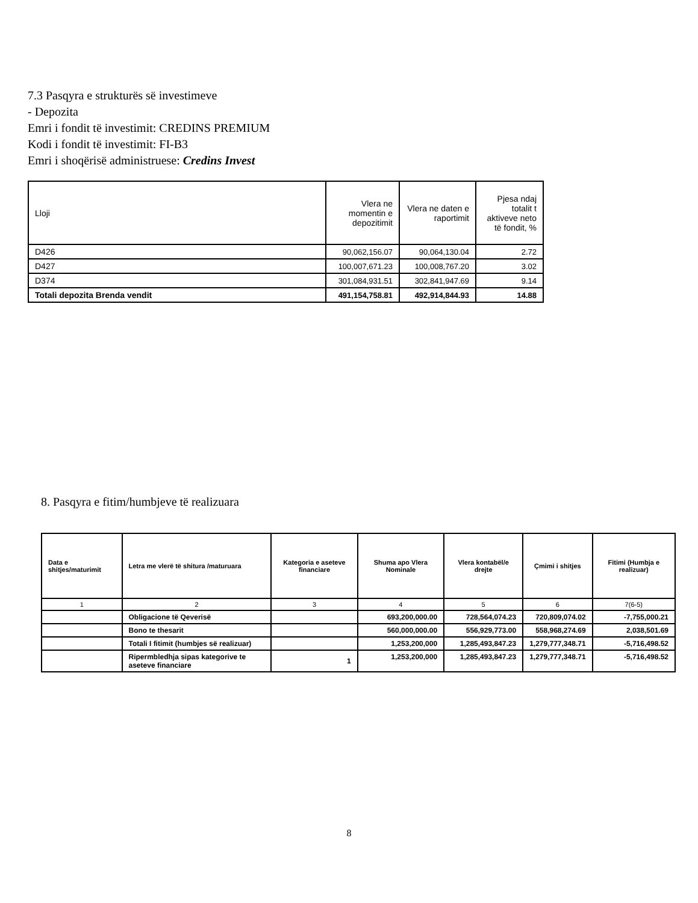7.3 Pasqyra e strukturës së investimeve
- Depozita
Emri i fondit të investimit: CREDINS PREMIUM
Kodi i fondit të investimit: FI-B3
Emri i shoqërisë administruese: Credins Invest
| Lloji | Vlera ne momentin e depozitimit | Vlera ne daten e raportimit | Pjesa ndaj totalit t aktiveve neto të fondit, % |
| --- | --- | --- | --- |
| D426 | 90,062,156.07 | 90,064,130.04 | 2.72 |
| D427 | 100,007,671.23 | 100,008,767.20 | 3.02 |
| D374 | 301,084,931.51 | 302,841,947.69 | 9.14 |
| Totali depozita Brenda vendit | 491,154,758.81 | 492,914,844.93 | 14.88 |
8. Pasqyra e fitim/humbjeve të realizuara
| Data e shitjes/maturimit | Letra me vlerë të shitura /maturuara | Kategoria e aseteve financiare | Shuma apo Vlera Nominale | Vlera kontabël/e drejte | Çmimi i shitjes | Fitimi (Humbja e realizuar) |
| --- | --- | --- | --- | --- | --- | --- |
| 1 | 2 | 3 | 4 | 5 | 6 | 7(6-5) |
| | Obligacione të Qeverisë | | 693,200,000.00 | 728,564,074.23 | 720,809,074.02 | -7,755,000.21 |
| | Bono te thesarit | | 560,000,000.00 | 556,929,773.00 | 558,968,274.69 | 2,038,501.69 |
| | Totali I fitimit (humbjes së realizuar) | | 1,253,200,000 | 1,285,493,847.23 | 1,279,777,348.71 | -5,716,498.52 |
| | Ripermbledhja sipas kategorive te aseteve financiare | 1 | 1,253,200,000 | 1,285,493,847.23 | 1,279,777,348.71 | -5,716,498.52 |
8